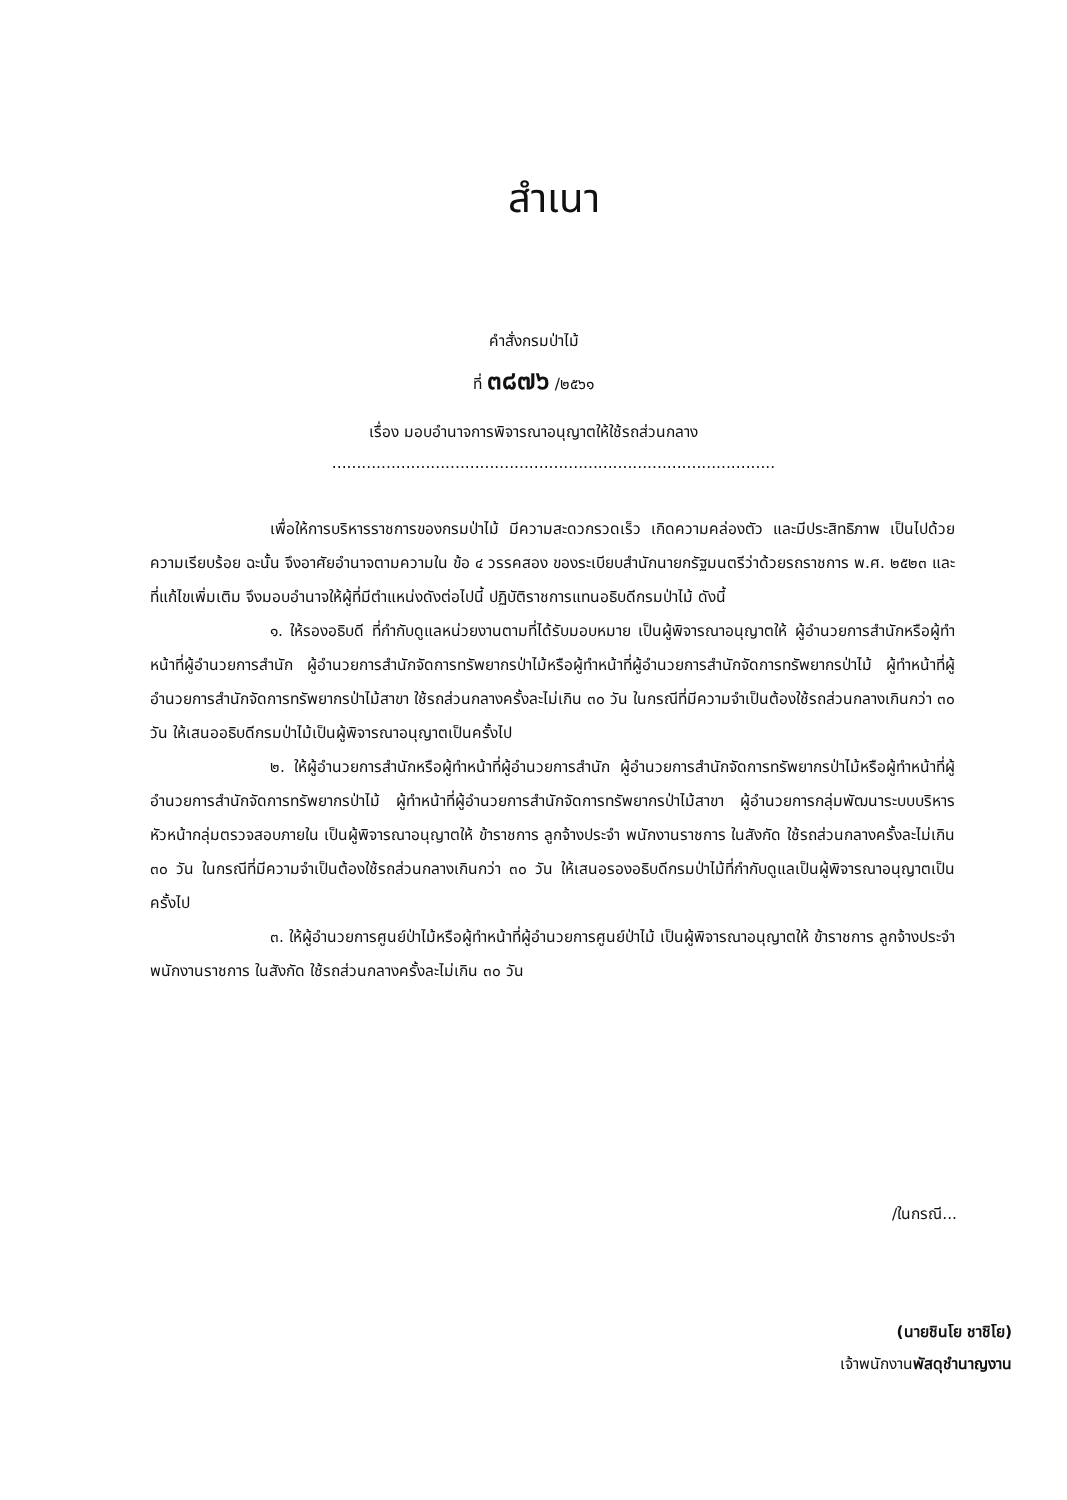สำเนา
คำสั่งกรมป่าไม้
ที่ ๓๘๗๖ /๒๕๖๑
เรื่อง มอบอำนาจการพิจารณาอนุญาตให้ใช้รถส่วนกลาง
..........................................................................................
เพื่อให้การบริหารราชการของกรมป่าไม้ มีความสะดวกรวดเร็ว เกิดความคล่องตัว และมีประสิทธิภาพ เป็นไปด้วยความเรียบร้อย ฉะนั้น จึงอาศัยอำนาจตามความใน ข้อ ๔ วรรคสอง ของระเบียบสำนักนายกรัฐมนตรีว่าด้วยรถราชการ พ.ศ. ๒๕๒๓ และที่แก้ไขเพิ่มเติม จึงมอบอำนาจให้ผู้ที่มีตำแหน่งดังต่อไปนี้ ปฏิบัติราชการแทนอธิบดีกรมป่าไม้ ดังนี้
๑. ให้รองอธิบดี ที่กำกับดูแลหน่วยงานตามที่ได้รับมอบหมาย เป็นผู้พิจารณาอนุญาตให้ ผู้อำนวยการสำนักหรือผู้ทำหน้าที่ผู้อำนวยการสำนัก ผู้อำนวยการสำนักจัดการทรัพยากรป่าไม้หรือผู้ทำหน้าที่ผู้อำนวยการสำนักจัดการทรัพยากรป่าไม้ ผู้ทำหน้าที่ผู้อำนวยการสำนักจัดการทรัพยากรป่าไม้สาขา ใช้รถส่วนกลางครั้งละไม่เกิน ๓๐ วัน ในกรณีที่มีความจำเป็นต้องใช้รถส่วนกลางเกินกว่า ๓๐ วัน ให้เสนออธิบดีกรมป่าไม้เป็นผู้พิจารณาอนุญาตเป็นครั้งไป
๒. ให้ผู้อำนวยการสำนักหรือผู้ทำหน้าที่ผู้อำนวยการสำนัก ผู้อำนวยการสำนักจัดการทรัพยากรป่าไม้หรือผู้ทำหน้าที่ผู้อำนวยการสำนักจัดการทรัพยากรป่าไม้ ผู้ทำหน้าที่ผู้อำนวยการสำนักจัดการทรัพยากรป่าไม้สาขา ผู้อำนวยการกลุ่มพัฒนาระบบบริหาร หัวหน้ากลุ่มตรวจสอบภายใน เป็นผู้พิจารณาอนุญาตให้ ข้าราชการ ลูกจ้างประจำ พนักงานราชการ ในสังกัด ใช้รถส่วนกลางครั้งละไม่เกิน ๓๐ วัน ในกรณีที่มีความจำเป็นต้องใช้รถส่วนกลางเกินกว่า ๓๐ วัน ให้เสนอรองอธิบดีกรมป่าไม้ที่กำกับดูแลเป็นผู้พิจารณาอนุญาตเป็นครั้งไป
๓. ให้ผู้อำนวยการศูนย์ป่าไม้หรือผู้ทำหน้าที่ผู้อำนวยการศูนย์ป่าไม้ เป็นผู้พิจารณาอนุญาตให้ ข้าราชการ ลูกจ้างประจำ พนักงานราชการ ในสังกัด ใช้รถส่วนกลางครั้งละไม่เกิน ๓๐ วัน
/ในกรณี...
(นายชินโย ชาชิโย)
เจ้าพนักงานพัสดุชำนาญงาน